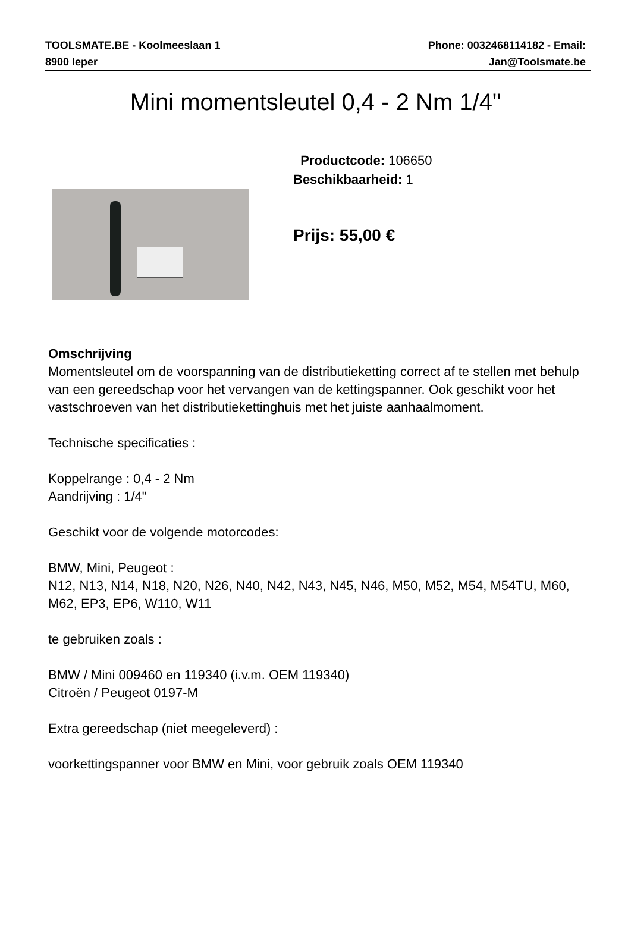TOOLSMATE.BE - Koolmeeslaan 1
8900 Ieper
Phone: 0032468114182 - Email:
Jan@Toolsmate.be
Mini momentsleutel 0,4 - 2 Nm 1/4"
Productcode: 106650
Beschikbaarheid: 1
Prijs: 55,00 €
Omschrijving
Momentsleutel om de voorspanning van de distributieketting correct af te stellen met behulp van een gereedschap voor het vervangen van de kettingspanner. Ook geschikt voor het vastschroeven van het distributiekettinghuis met het juiste aanhaalmoment.
Technische specificaties :
Koppelrange : 0,4 - 2 Nm
Aandrijving : 1/4"
Geschikt voor de volgende motorcodes:
BMW, Mini, Peugeot :
N12, N13, N14, N18, N20, N26, N40, N42, N43, N45, N46, M50, M52, M54, M54TU, M60, M62, EP3, EP6, W110, W11
te gebruiken zoals :
BMW / Mini 009460 en 119340 (i.v.m. OEM 119340)
Citroën / Peugeot 0197-M
Extra gereedschap (niet meegeleverd) :
voorkettingspanner voor BMW en Mini, voor gebruik zoals OEM 119340